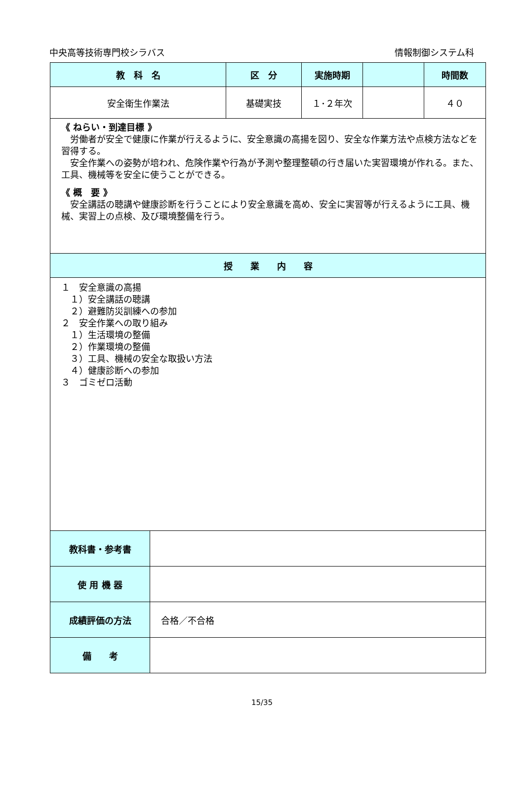中央高等技術専門校シラバス 情報制御システム科
| 教 科 名 | | 区 分 | 実施時期 | | 時間数 |
| --- | --- | --- | --- | --- | --- |
| 安全衛生作業法 | | 基礎実技 | １･２年次 | | ４０ |
| 《 ねらい・到達目標 》 労働者が安全で健康に作業が行えるように、安全意識の高揚を図り、安全な作業方法や点検方法などを習得する。 安全作業への姿勢が培われ、危険作業や行為が予測や整理整頓の行き届いた実習環境が作れる。また、工具、機械等を安全に使うことができる。 《 概 要 》 安全講話の聴講や健康診断を行うことにより安全意識を高め、安全に実習等が行えるように工具、機械、実習上の点検、及び環境整備を行う。 | | | | | |
| 授 業 内 容 | | | | | |
| １ 安全意識の高揚 １）安全講話の聴講 ２）避難防災訓練への参加 ２ 安全作業への取り組み １）生活環境の整備 ２）作業環境の整備 ３）工具、機械の安全な取扱い方法 ４）健康診断への参加 ３ ゴミゼロ活動 | | | | | |
| 教科書・参考書 | | | | | |
| 使 用 機 器 | | | | | |
| 成績評価の方法 | 合格／不合格 | | | | |
| 備 考 | | | | | |
15/35